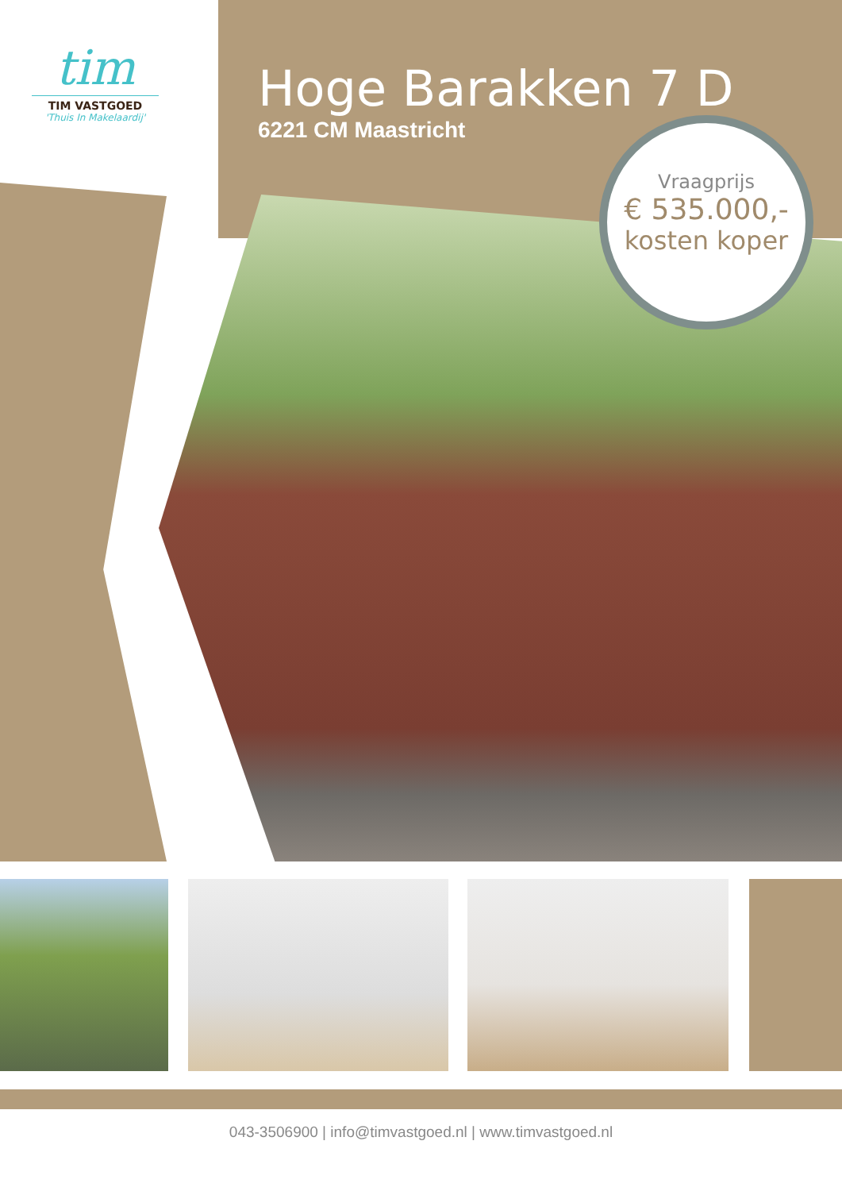tim
TIM VASTGOED
'Thuis In Makelaardij'
Hoge Barakken 7 D
6221 CM Maastricht
Vraagprijs
€ 535.000,-
kosten koper
043-3506900 | info@timvastgoed.nl | www.timvastgoed.nl